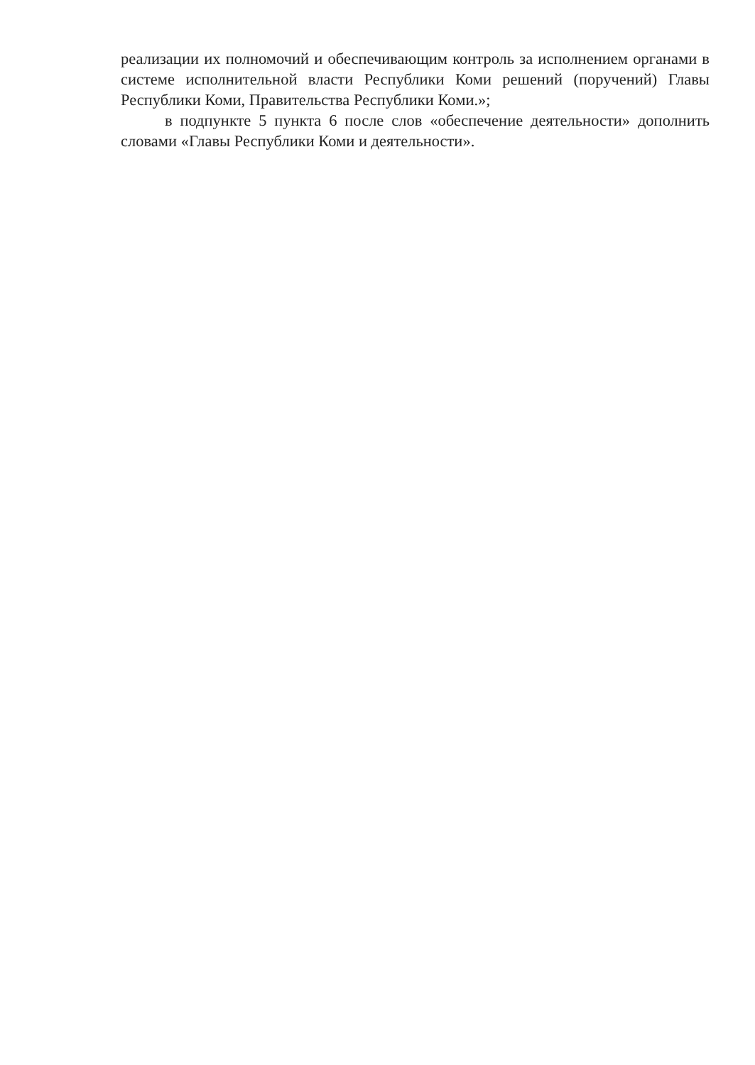реализации их полномочий и обеспечивающим контроль за исполнением органами в системе исполнительной власти Республики Коми решений (поручений) Главы Республики Коми, Правительства Республики Коми.»;
в подпункте 5 пункта 6 после слов «обеспечение деятельности» дополнить словами «Главы Республики Коми и деятельности».